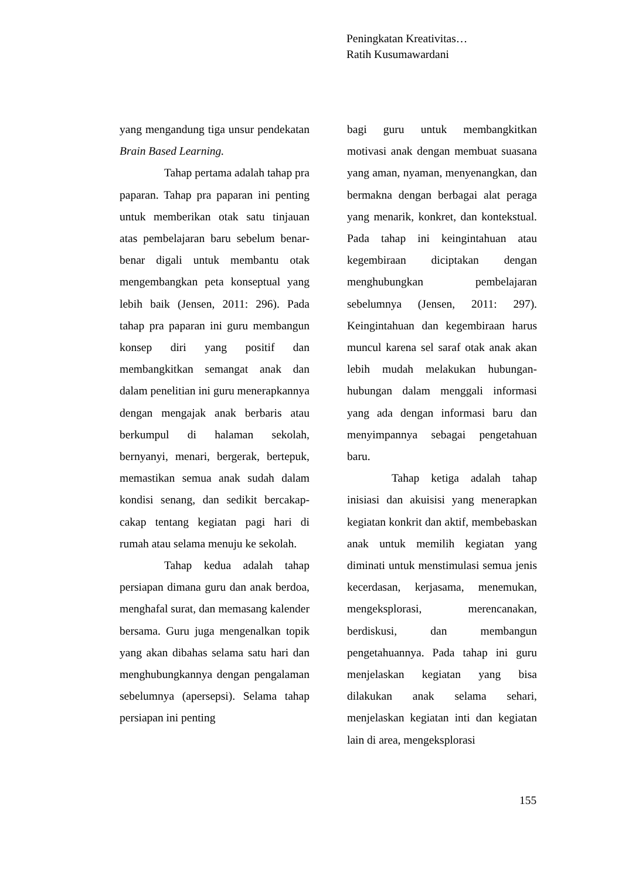Peningkatan Kreativitas…
Ratih Kusumawardani
yang mengandung tiga unsur pendekatan Brain Based Learning.
Tahap pertama adalah tahap pra paparan. Tahap pra paparan ini penting untuk memberikan otak satu tinjauan atas pembelajaran baru sebelum benar-benar digali untuk membantu otak mengembangkan peta konseptual yang lebih baik (Jensen, 2011: 296). Pada tahap pra paparan ini guru membangun konsep diri yang positif dan membangkitkan semangat anak dan dalam penelitian ini guru menerapkannya dengan mengajak anak berbaris atau berkumpul di halaman sekolah, bernyanyi, menari, bergerak, bertepuk, memastikan semua anak sudah dalam kondisi senang, dan sedikit bercakap-cakap tentang kegiatan pagi hari di rumah atau selama menuju ke sekolah.
Tahap kedua adalah tahap persiapan dimana guru dan anak berdoa, menghafal surat, dan memasang kalender bersama. Guru juga mengenalkan topik yang akan dibahas selama satu hari dan menghubungkannya dengan pengalaman sebelumnya (apersepsi). Selama tahap persiapan ini penting
bagi guru untuk membangkitkan motivasi anak dengan membuat suasana yang aman, nyaman, menyenangkan, dan bermakna dengan berbagai alat peraga yang menarik, konkret, dan kontekstual. Pada tahap ini keingintahuan atau kegembiraan diciptakan dengan menghubungkan pembelajaran sebelumnya (Jensen, 2011: 297). Keingintahuan dan kegembiraan harus muncul karena sel saraf otak anak akan lebih mudah melakukan hubungan-hubungan dalam menggali informasi yang ada dengan informasi baru dan menyimpannya sebagai pengetahuan baru.
Tahap ketiga adalah tahap inisiasi dan akuisisi yang menerapkan kegiatan konkrit dan aktif, membebaskan anak untuk memilih kegiatan yang diminati untuk menstimulasi semua jenis kecerdasan, kerjasama, menemukan, mengeksplorasi, merencanakan, berdiskusi, dan membangun pengetahuannya. Pada tahap ini guru menjelaskan kegiatan yang bisa dilakukan anak selama sehari, menjelaskan kegiatan inti dan kegiatan lain di area, mengeksplorasi
155